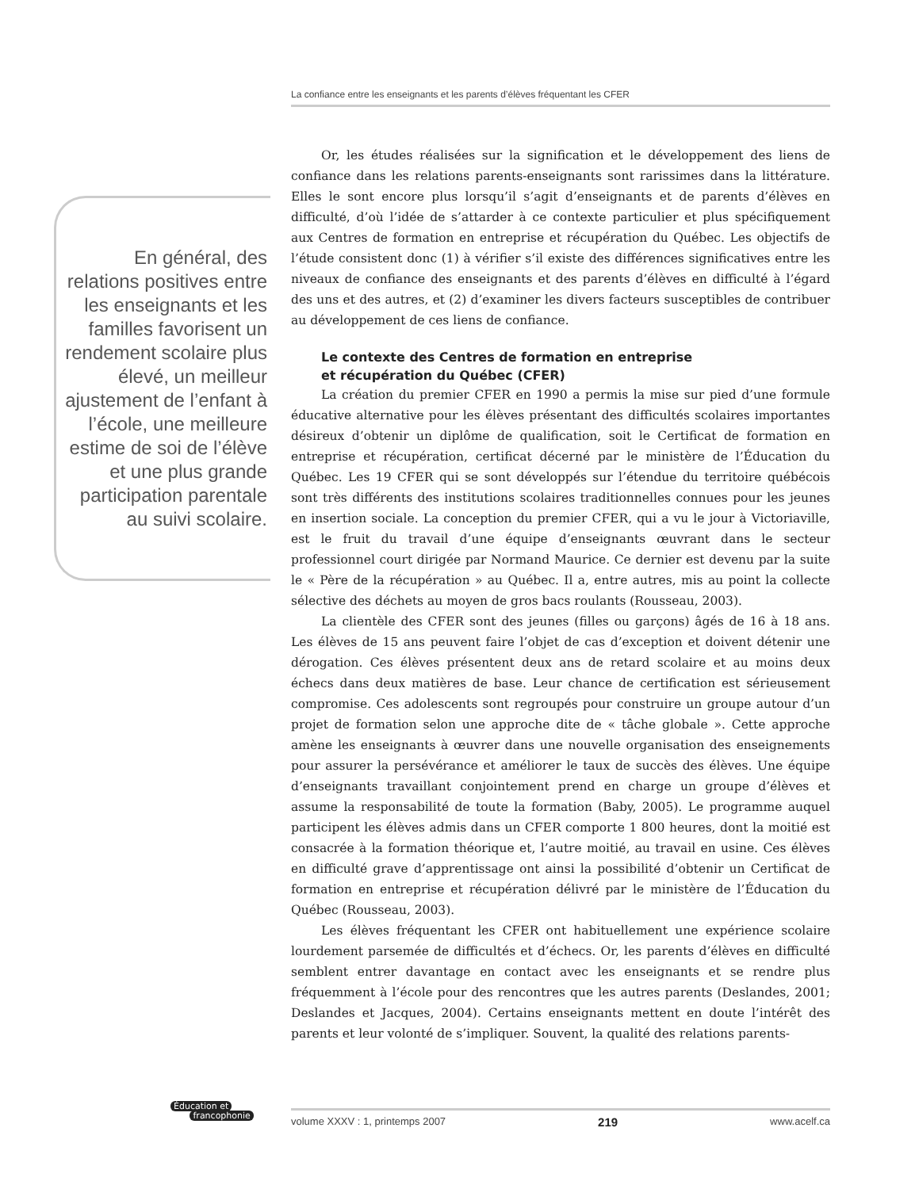La confiance entre les enseignants et les parents d’élèves fréquentant les CFER
En général, des relations positives entre les enseignants et les familles favorisent un rendement scolaire plus élevé, un meilleur ajustement de l’enfant à l’école, une meilleure estime de soi de l’élève et une plus grande participation parentale au suivi scolaire.
Or, les études réalisées sur la signification et le développement des liens de confiance dans les relations parents-enseignants sont rarissimes dans la littérature. Elles le sont encore plus lorsqu’il s’agit d’enseignants et de parents d’élèves en difficulté, d’où l’idée de s’attarder à ce contexte particulier et plus spécifiquement aux Centres de formation en entreprise et récupération du Québec. Les objectifs de l’étude consistent donc (1) à vérifier s’il existe des différences significatives entre les niveaux de confiance des enseignants et des parents d’élèves en difficulté à l’égard des uns et des autres, et (2) d’examiner les divers facteurs susceptibles de contribuer au développement de ces liens de confiance.
Le contexte des Centres de formation en entreprise
et récupération du Québec (CFER)
La création du premier CFER en 1990 a permis la mise sur pied d’une formule éducative alternative pour les élèves présentant des difficultés scolaires importantes désireux d’obtenir un diplôme de qualification, soit le Certificat de formation en entreprise et récupération, certificat décerné par le ministère de l’Éducation du Québec. Les 19 CFER qui se sont développés sur l’étendue du territoire québécois sont très différents des institutions scolaires traditionnelles connues pour les jeunes en insertion sociale. La conception du premier CFER, qui a vu le jour à Victoriaville, est le fruit du travail d’une équipe d’enseignants œuvrant dans le secteur professionnel court dirigée par Normand Maurice. Ce dernier est devenu par la suite le « Père de la récupération » au Québec. Il a, entre autres, mis au point la collecte sélective des déchets au moyen de gros bacs roulants (Rousseau, 2003).
La clientèle des CFER sont des jeunes (filles ou garçons) âgés de 16 à 18 ans. Les élèves de 15 ans peuvent faire l’objet de cas d’exception et doivent détenir une dérogation. Ces élèves présentent deux ans de retard scolaire et au moins deux échecs dans deux matières de base. Leur chance de certification est sérieusement compromise. Ces adolescents sont regroupés pour construire un groupe autour d’un projet de formation selon une approche dite de « tâche globale ». Cette approche amène les enseignants à œuvrer dans une nouvelle organisation des enseignements pour assurer la persévérance et améliorer le taux de succès des élèves. Une équipe d’enseignants travaillant conjointement prend en charge un groupe d’élèves et assume la responsabilité de toute la formation (Baby, 2005). Le programme auquel participent les élèves admis dans un CFER comporte 1 800 heures, dont la moitié est consacrée à la formation théorique et, l’autre moitié, au travail en usine. Ces élèves en difficulté grave d’apprentissage ont ainsi la possibilité d’obtenir un Certificat de formation en entreprise et récupération délivré par le ministère de l’Éducation du Québec (Rousseau, 2003).
Les élèves fréquentant les CFER ont habituellement une expérience scolaire lourdement parsemée de difficultés et d’échecs. Or, les parents d’élèves en difficulté semblent entrer davantage en contact avec les enseignants et se rendre plus fréquemment à l’école pour des rencontres que les autres parents (Deslandes, 2001; Deslandes et Jacques, 2004). Certains enseignants mettent en doute l’intérêt des parents et leur volonté de s’impliquer. Souvent, la qualité des relations parents-
Éducation et
francophonie
volume XXXV : 1, printemps 2007 219 www.acelf.ca